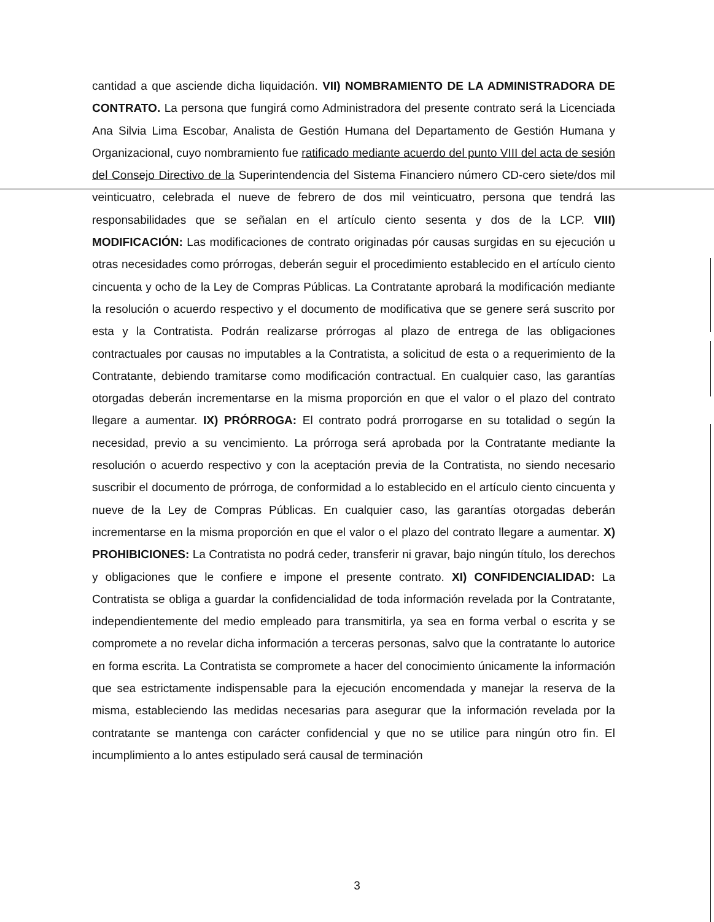cantidad a que asciende dicha liquidación. VII) NOMBRAMIENTO DE LA ADMINISTRADORA DE CONTRATO. La persona que fungirá como Administradora del presente contrato será la Licenciada Ana Silvia Lima Escobar, Analista de Gestión Humana del Departamento de Gestión Humana y Organizacional, cuyo nombramiento fue ratificado mediante acuerdo del punto VIII del acta de sesión del Consejo Directivo de la Superintendencia del Sistema Financiero número CD-cero siete/dos mil veinticuatro, celebrada el nueve de febrero de dos mil veinticuatro, persona que tendrá las responsabilidades que se señalan en el artículo ciento sesenta y dos de la LCP. VIII) MODIFICACIÓN: Las modificaciones de contrato originadas pór causas surgidas en su ejecución u otras necesidades como prórrogas, deberán seguir el procedimiento establecido en el artículo ciento cincuenta y ocho de la Ley de Compras Públicas. La Contratante aprobará la modificación mediante la resolución o acuerdo respectivo y el documento de modificativa que se genere será suscrito por esta y la Contratista. Podrán realizarse prórrogas al plazo de entrega de las obligaciones contractuales por causas no imputables a la Contratista, a solicitud de esta o a requerimiento de la Contratante, debiendo tramitarse como modificación contractual. En cualquier caso, las garantías otorgadas deberán incrementarse en la misma proporción en que el valor o el plazo del contrato llegare a aumentar. IX) PRÓRROGA: El contrato podrá prorrogarse en su totalidad o según la necesidad, previo a su vencimiento. La prórroga será aprobada por la Contratante mediante la resolución o acuerdo respectivo y con la aceptación previa de la Contratista, no siendo necesario suscribir el documento de prórroga, de conformidad a lo establecido en el artículo ciento cincuenta y nueve de la Ley de Compras Públicas. En cualquier caso, las garantías otorgadas deberán incrementarse en la misma proporción en que el valor o el plazo del contrato llegare a aumentar. X) PROHIBICIONES: La Contratista no podrá ceder, transferir ni gravar, bajo ningún título, los derechos y obligaciones que le confiere e impone el presente contrato. XI) CONFIDENCIALIDAD: La Contratista se obliga a guardar la confidencialidad de toda información revelada por la Contratante, independientemente del medio empleado para transmitirla, ya sea en forma verbal o escrita y se compromete a no revelar dicha información a terceras personas, salvo que la contratante lo autorice en forma escrita. La Contratista se compromete a hacer del conocimiento únicamente la información que sea estrictamente indispensable para la ejecución encomendada y manejar la reserva de la misma, estableciendo las medidas necesarias para asegurar que la información revelada por la contratante se mantenga con carácter confidencial y que no se utilice para ningún otro fin. El incumplimiento a lo antes estipulado será causal de terminación
3